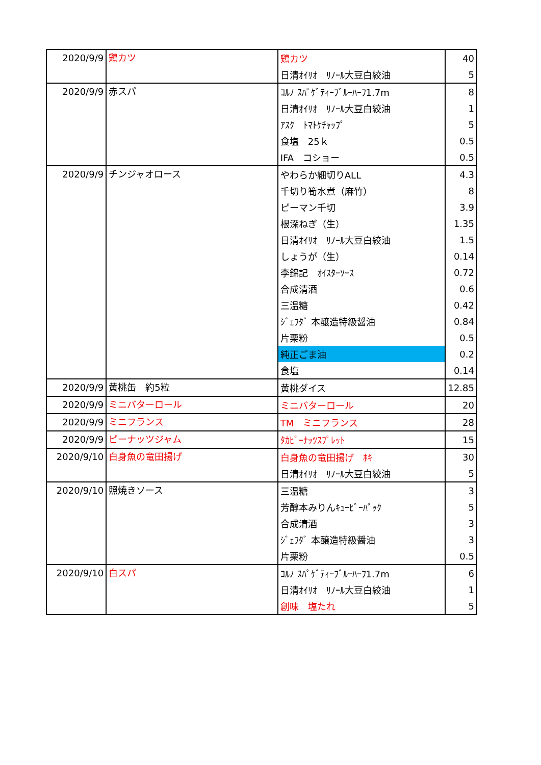| 2020/9/9 | 鶏カツ | 鶏カツ | 40 |
| | | 日清ｵｲﾘｵ ﾘﾉｰﾙ大豆白絞油 | 5 |
| 2020/9/9 | 赤スパ | ｺﾙﾉ ｽﾊﾟｹﾞﾃｨｰﾌﾞﾙｰﾊｰﾌ1.7m | 8 |
| | | 日清ｵｲﾘｵ ﾘﾉｰﾙ大豆白絞油 | 1 |
| | | ｱｽｸ ﾄﾏﾄｹﾁｬｯﾌﾟ | 5 |
| | | 食塩 25ｋ | 0.5 |
| | | IFA コショー | 0.5 |
| 2020/9/9 | チンジャオロース | やわらか細切りALL | 4.3 |
| | | 千切り筍水煮（麻竹） | 8 |
| | | ピーマン千切 | 3.9 |
| | | 根深ねぎ（生） | 1.35 |
| | | 日清ｵｲﾘｵ ﾘﾉｰﾙ大豆白絞油 | 1.5 |
| | | しょうが（生） | 0.14 |
| | | 李錦記 ｵｲｽﾀｰｿｰｽ | 0.72 |
| | | 合成清酒 | 0.6 |
| | | 三温糖 | 0.42 |
| | | ｼﾞｪﾌﾀﾞ 本醸造特級醤油 | 0.84 |
| | | 片栗粉 | 0.5 |
| | | 純正ごま油 | 0.2 |
| | | 食塩 | 0.14 |
| 2020/9/9 | 黄桃缶 約5粒 | 黄桃ダイス | 12.85 |
| 2020/9/9 | ミニバターロール | ミニバターロール | 20 |
| 2020/9/9 | ミニフランス | TM ミニフランス | 28 |
| 2020/9/9 | ピーナッツジャム | ﾀｶﾋﾞｰﾅｯﾂｽﾌﾟﾚｯﾄ | 15 |
| 2020/9/10 | 白身魚の竜田揚げ | 白身魚の竜田揚げ ﾎｷ | 30 |
| | | 日清ｵｲﾘｵ ﾘﾉｰﾙ大豆白絞油 | 5 |
| 2020/9/10 | 照焼きソース | 三温糖 | 3 |
| | | 芳醇本みりんｷｭｰﾋﾞｰﾊﾟｯｸ | 5 |
| | | 合成清酒 | 3 |
| | | ｼﾞｪﾌﾀﾞ 本醸造特級醤油 | 3 |
| | | 片栗粉 | 0.5 |
| 2020/9/10 | 白スパ | ｺﾙﾉ ｽﾊﾟｹﾞﾃｨｰﾌﾞﾙｰﾊｰﾌ1.7m | 6 |
| | | 日清ｵｲﾘｵ ﾘﾉｰﾙ大豆白絞油 | 1 |
| | | 創味 塩たれ | 5 |